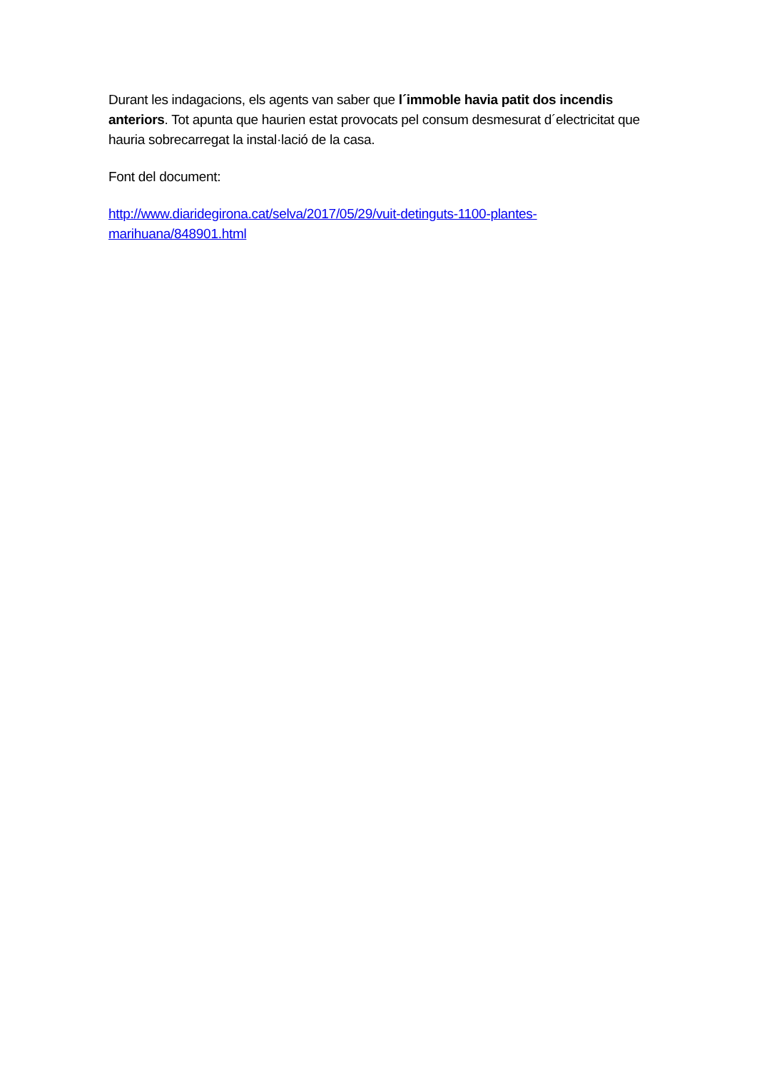Durant les indagacions, els agents van saber que l´immoble havia patit dos incendis anteriors. Tot apunta que haurien estat provocats pel consum desmesurat d´electricitat que hauria sobrecarregat la instal·lació de la casa.
Font del document:
http://www.diaridegirona.cat/selva/2017/05/29/vuit-detinguts-1100-plantes-
marihuana/848901.html